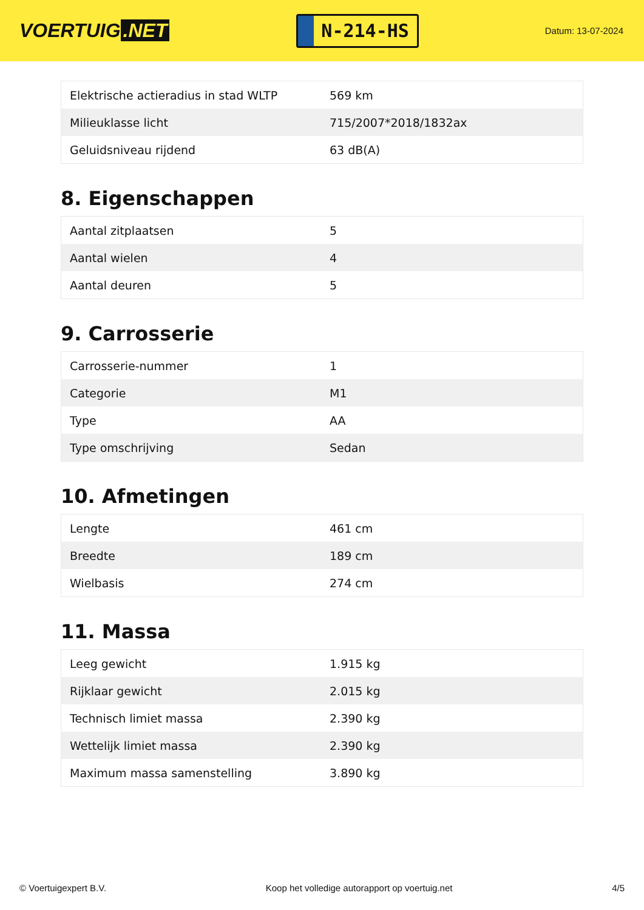VOERTUIG.NET
N-214-HS
Datum: 13-07-2024
| Elektrische actieradius in stad WLTP | 569 km |
| Milieuklasse licht | 715/2007*2018/1832ax |
| Geluidsniveau rijdend | 63 dB(A) |
8. Eigenschappen
| Aantal zitplaatsen | 5 |
| Aantal wielen | 4 |
| Aantal deuren | 5 |
9. Carrosserie
| Carrosserie-nummer | 1 |
| Categorie | M1 |
| Type | AA |
| Type omschrijving | Sedan |
10. Afmetingen
| Lengte | 461 cm |
| Breedte | 189 cm |
| Wielbasis | 274 cm |
11. Massa
| Leeg gewicht | 1.915 kg |
| Rijklaar gewicht | 2.015 kg |
| Technisch limiet massa | 2.390 kg |
| Wettelijk limiet massa | 2.390 kg |
| Maximum massa samenstelling | 3.890 kg |
© Voertuigexpert B.V. Koop het volledige autorapport op voertuig.net 4/5